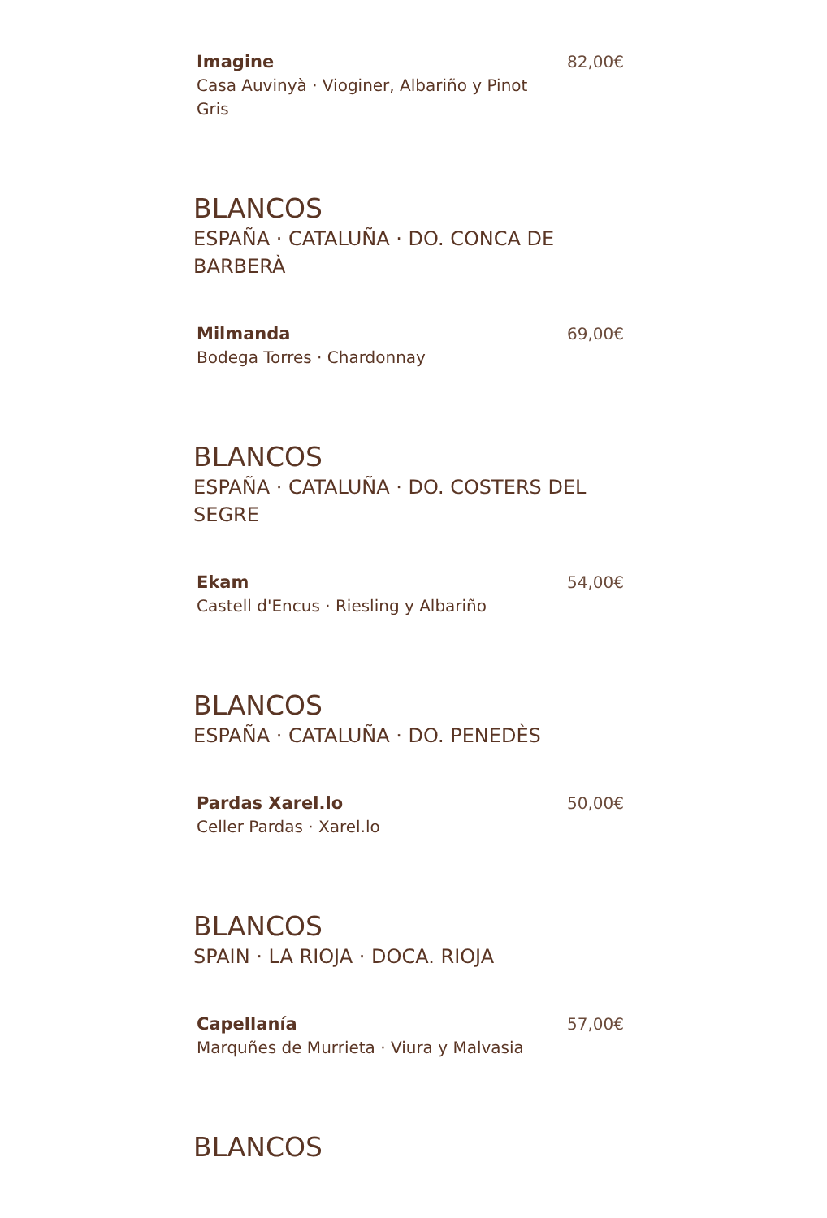Imagine
Casa Auvinyà · Vioginer, Albariño y Pinot Gris
82,00€
BLANCOS
ESPAÑA · CATALUÑA · DO. CONCA DE BARBERÀ
Milmanda
Bodega Torres · Chardonnay
69,00€
BLANCOS
ESPAÑA · CATALUÑA · DO. COSTERS DEL SEGRE
Ekam
Castell d'Encus · Riesling y Albariño
54,00€
BLANCOS
ESPAÑA · CATALUÑA · DO. PENEDÈS
Pardas Xarel.lo
Celler Pardas · Xarel.lo
50,00€
BLANCOS
SPAIN · LA RIOJA · DOCA. RIOJA
Capellanía
Marquñes de Murrieta · Viura y Malvasia
57,00€
BLANCOS